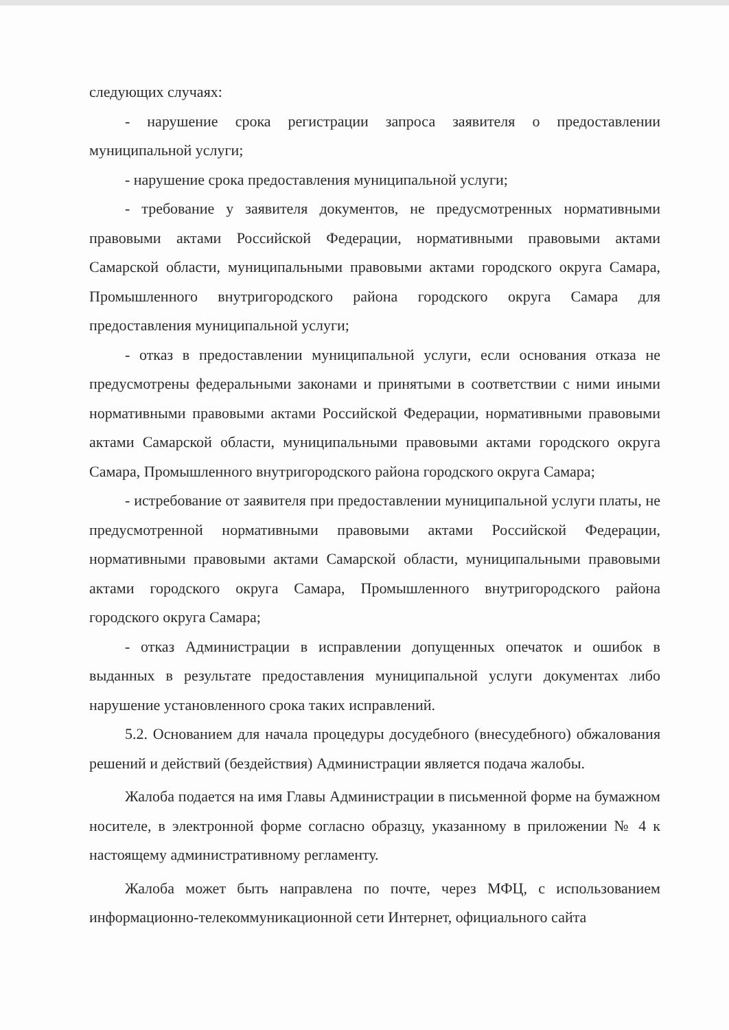следующих случаях:
- нарушение срока регистрации запроса заявителя о предоставлении муниципальной услуги;
- нарушение срока предоставления муниципальной услуги;
- требование у заявителя документов, не предусмотренных нормативными правовыми актами Российской Федерации, нормативными правовыми актами Самарской области, муниципальными правовыми актами городского округа Самара, Промышленного внутригородского района городского округа Самара для предоставления муниципальной услуги;
- отказ в предоставлении муниципальной услуги, если основания отказа не предусмотрены федеральными законами и принятыми в соответствии с ними иными нормативными правовыми актами Российской Федерации, нормативными правовыми актами Самарской области, муниципальными правовыми актами городского округа Самара, Промышленного внутригородского района городского округа Самара;
- истребование от заявителя при предоставлении муниципальной услуги платы, не предусмотренной нормативными правовыми актами Российской Федерации, нормативными правовыми актами Самарской области, муниципальными правовыми актами городского округа Самара, Промышленного внутригородского района городского округа Самара;
- отказ Администрации в исправлении допущенных опечаток и ошибок в выданных в результате предоставления муниципальной услуги документах либо нарушение установленного срока таких исправлений.
5.2. Основанием для начала процедуры досудебного (внесудебного) обжалования решений и действий (бездействия) Администрации является подача жалобы.
Жалоба подается на имя Главы Администрации в письменной форме на бумажном носителе, в электронной форме согласно образцу, указанному в приложении № 4 к настоящему административному регламенту.
Жалоба может быть направлена по почте, через МФЦ, с использованием информационно-телекоммуникационной сети Интернет, официального сайта